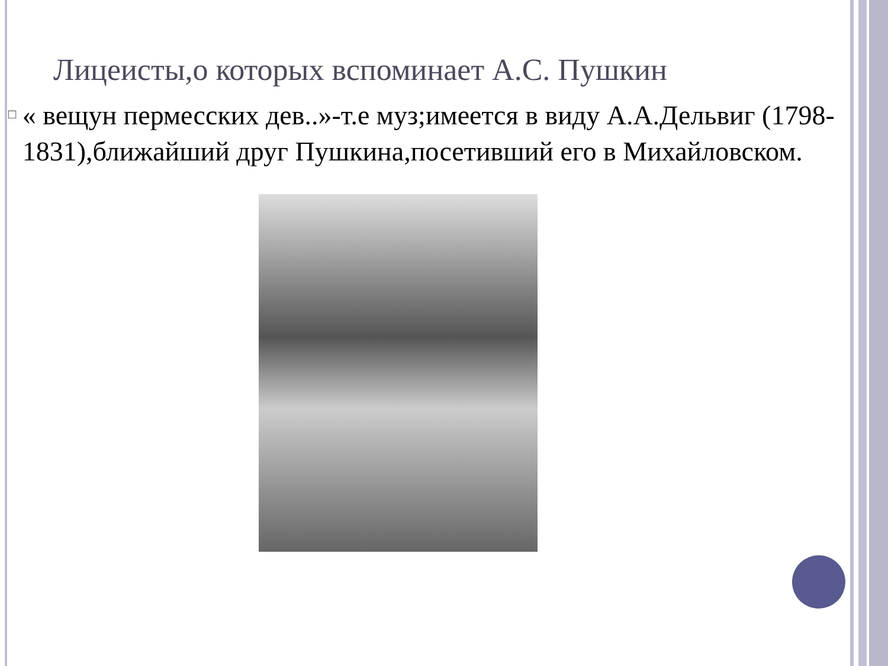Лицеисты,о которых вспоминает А.С. Пушкин
□
« вещун пермесских дев..»-т.е муз;имеется в виду А.А.Дельвиг (1798-1831),ближайший друг Пушкина,посетивший его в Михайловском.